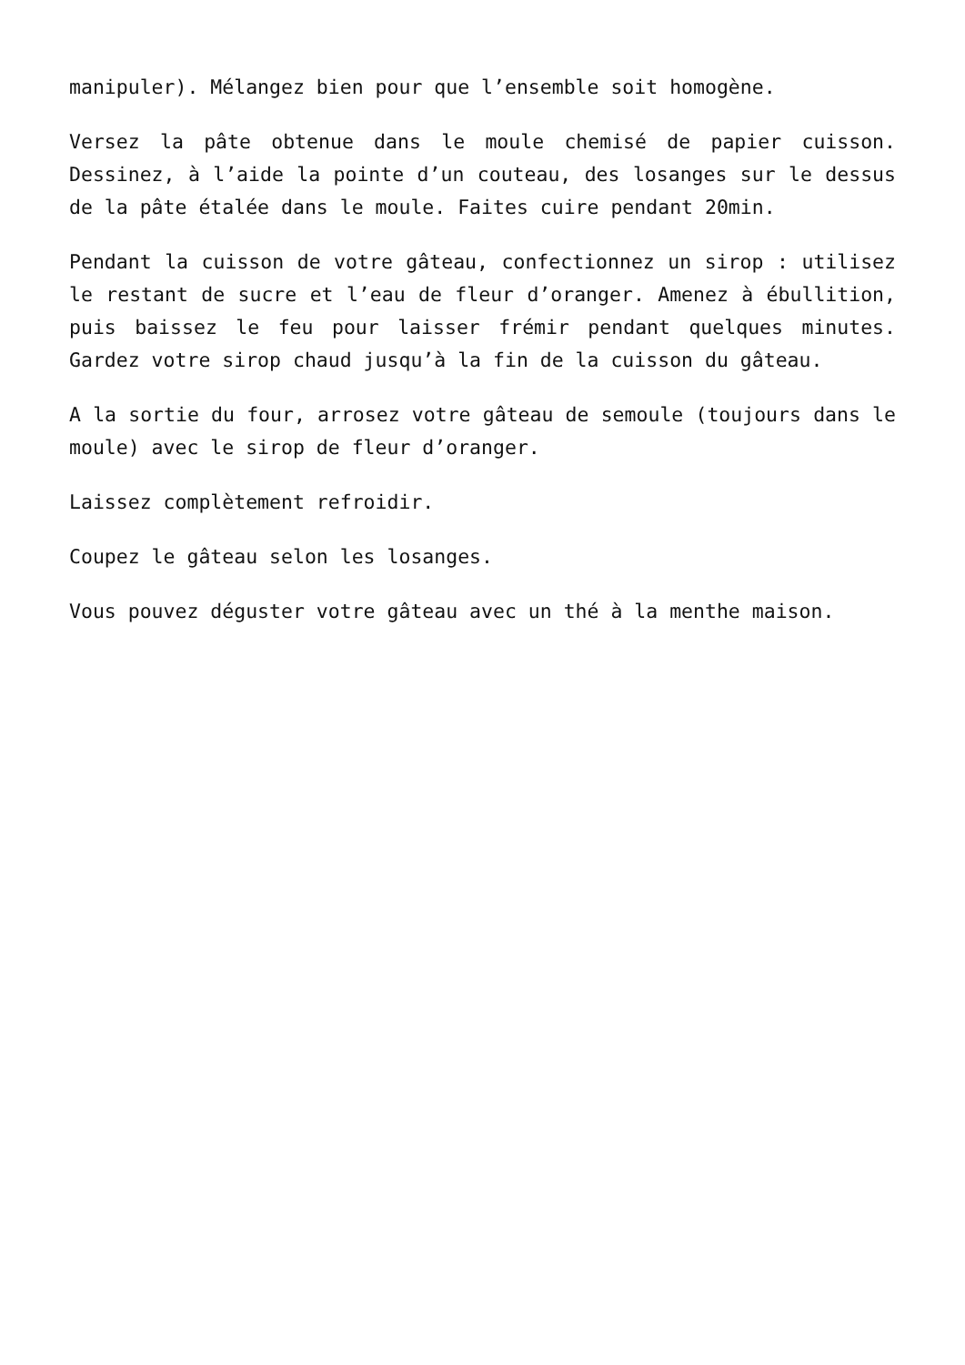manipuler). Mélangez bien pour que l’ensemble soit homogène.
Versez la pâte obtenue dans le moule chemisé de papier cuisson. Dessinez, à l’aide la pointe d’un couteau, des losanges sur le dessus de la pâte étalée dans le moule. Faites cuire pendant 20min.
Pendant la cuisson de votre gâteau, confectionnez un sirop : utilisez le restant de sucre et l’eau de fleur d’oranger. Amenez à ébullition, puis baissez le feu pour laisser frémir pendant quelques minutes. Gardez votre sirop chaud jusqu’à la fin de la cuisson du gâteau.
A la sortie du four, arrosez votre gâteau de semoule (toujours dans le moule) avec le sirop de fleur d’oranger.
Laissez complètement refroidir.
Coupez le gâteau selon les losanges.
Vous pouvez déguster votre gâteau avec un thé à la menthe maison.